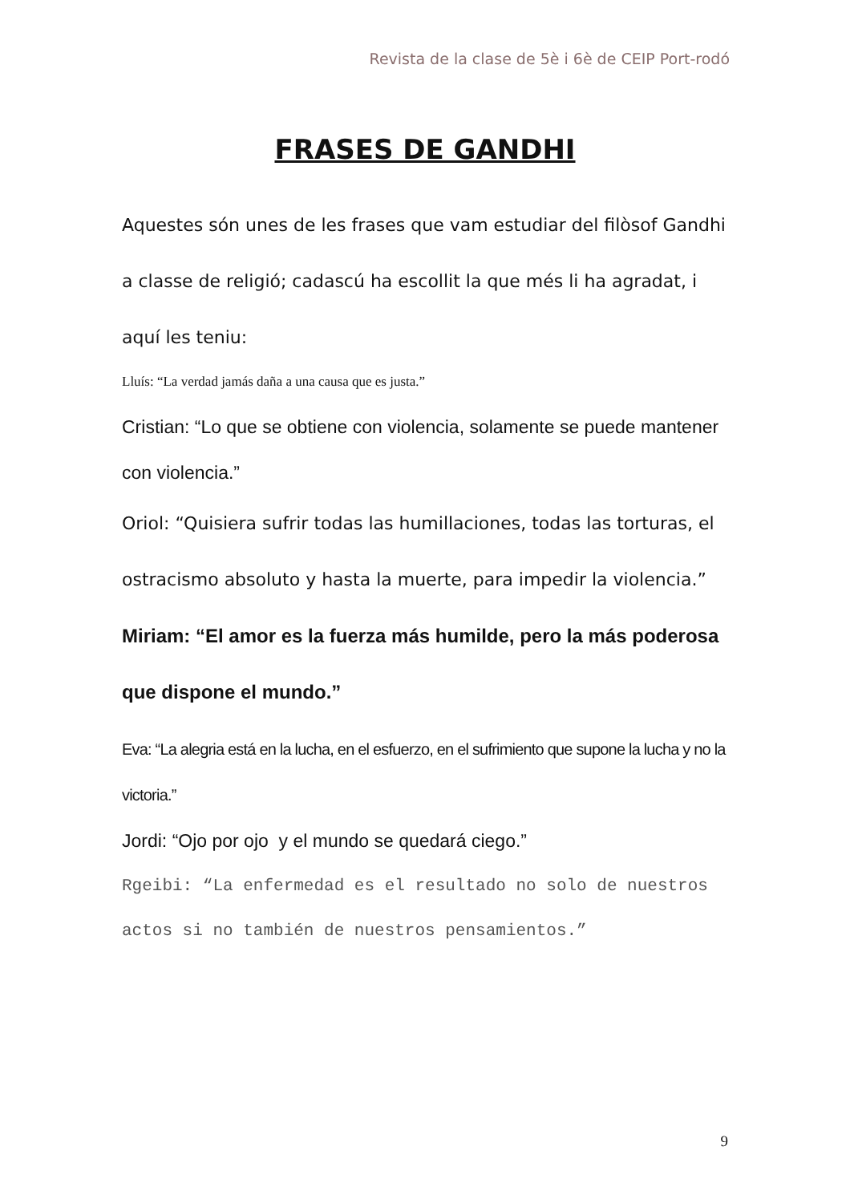Revista de la clase de 5è i 6è de CEIP Port-rodó
FRASES DE GANDHI
Aquestes són unes de les frases que vam estudiar del filòsof Gandhi a classe de religió; cadascú ha escollit la que més li ha agradat, i aquí les teniu:
Lluís: “La verdad jamás daña a una causa que es justa.”
Cristian: “Lo que se obtiene con violencia, solamente se puede mantener con violencia.”
Oriol: “Quisiera sufrir todas las humillaciones, todas las torturas, el ostracismo absoluto y hasta la muerte, para impedir la violencia.”
Miriam: “El amor es la fuerza más humilde, pero la más poderosa que dispone el mundo.”
Eva: “La alegria está en la lucha, en el esfuerzo, en el sufrimiento que supone la lucha y no la victoria.”
Jordi: “Ojo por ojo y el mundo se quedará ciego.”
Rgeibi: “La enfermedad es el resultado no solo de nuestros actos si no también de nuestros pensamientos.”
9